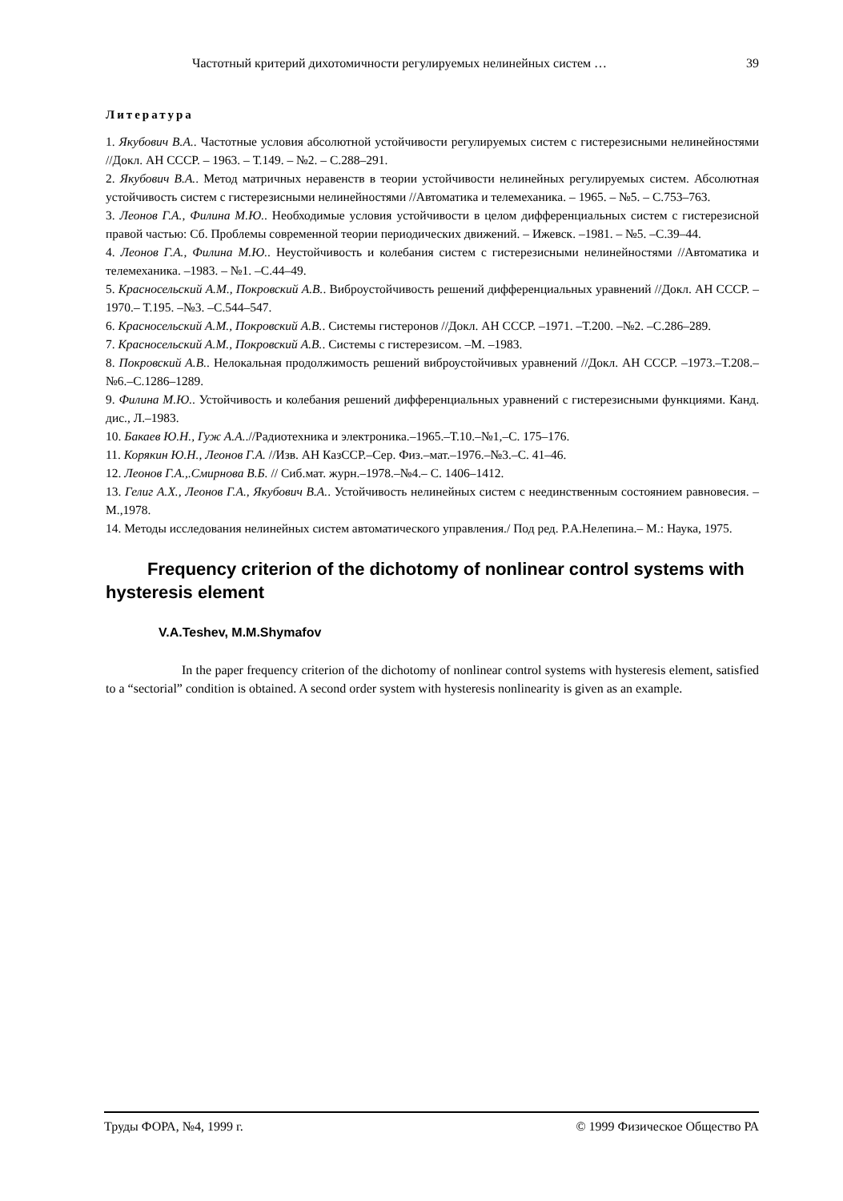Частотный критерий дихотомичности регулируемых нелинейных систем … 39
Литература
1. Якубович В.А.. Частотные условия абсолютной устойчивости регулируемых систем с гистерезисными нелинейностями //Докл. АН СССР. – 1963. – Т.149. – №2. – С.288–291.
2. Якубович В.А.. Метод матричных неравенств в теории устойчивости нелинейных регулируемых систем. Абсолютная устойчивость систем с гистерезисными нелинейностями //Автоматика и телемеханика. – 1965. – №5. – С.753–763.
3. Леонов Г.А., Филина М.Ю.. Необходимые условия устойчивости в целом дифференциальных систем с гистерезисной правой частью: Сб. Проблемы современной теории периодических движений. – Ижевск. –1981. – №5. –С.39–44.
4. Леонов Г.А., Филина М.Ю.. Неустойчивость и колебания систем с гистерезисными нелинейностями //Автоматика и телемеханика. –1983. – №1. –С.44–49.
5. Красносельский А.М., Покровский А.В.. Виброустойчивость решений дифференциальных уравнений //Докл. АН СССР. – 1970.– Т.195. –№3. –С.544–547.
6. Красносельский А.М., Покровский А.В.. Системы гистеронов //Докл. АН СССР. –1971. –Т.200. –№2. –С.286–289.
7. Красносельский А.М., Покровский А.В.. Системы с гистерезисом. –М. –1983.
8. Покровский А.В.. Нелокальная продолжимость решений виброустойчивых уравнений //Докл. АН СССР. –1973.–Т.208.–№6.–С.1286–1289.
9. Филина М.Ю.. Устойчивость и колебания решений дифференциальных уравнений с гистерезисными функциями. Канд. дис., Л.–1983.
10. Бакаев Ю.Н., Гуж А.А..//Радиотехника и электроника.–1965.–Т.10.–№1,–С. 175–176.
11. Корякин Ю.Н., Леонов Г.А. //Изв. АН КазССР.–Сер. Физ.–мат.–1976.–№3.–С. 41–46.
12. Леонов Г.А.,.Смирнова В.Б. // Сиб.мат. журн.–1978.–№4.– С. 1406–1412.
13. Гелиг А.Х., Леонов Г.А., Якубович В.А.. Устойчивость нелинейных систем с неединственным состоянием равновесия. –М.,1978.
14. Методы исследования нелинейных систем автоматического управления./ Под ред. Р.А.Нелепина.– М.: Наука, 1975.
Frequency criterion of the dichotomy of nonlinear control systems with hysteresis element
V.A.Teshev, M.M.Shymafov
In the paper frequency criterion of the dichotomy of nonlinear control systems with hysteresis element, satisfied to a “sectorial” condition is obtained. A second order system with hysteresis nonlinearity is given as an example.
Труды ФОРА, №4, 1999 г. © 1999 Физическое Общество РА